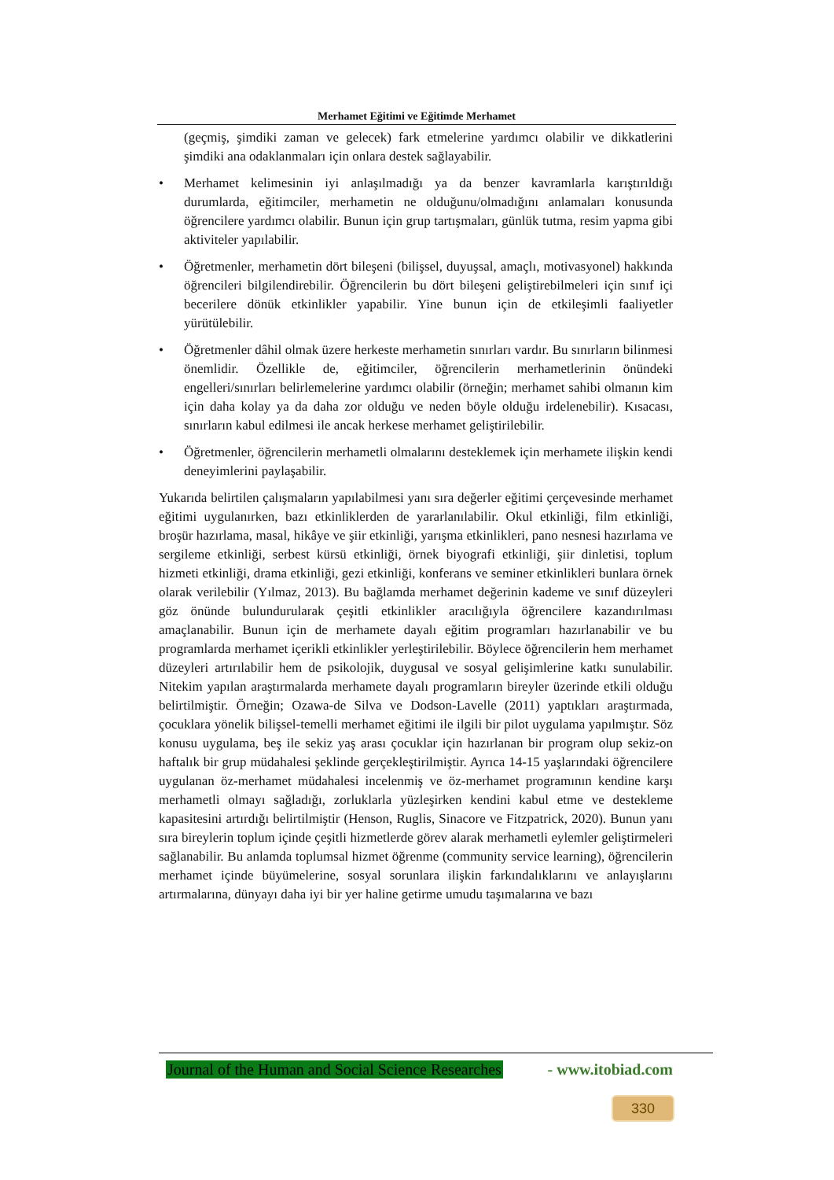Merhamet Eğitimi ve Eğitimde Merhamet
(geçmiş, şimdiki zaman ve gelecek) fark etmelerine yardımcı olabilir ve dikkatlerini şimdiki ana odaklanmaları için onlara destek sağlayabilir.
• Merhamet kelimesinin iyi anlaşılmadığı ya da benzer kavramlarla karıştırıldığı durumlarda, eğitimciler, merhametin ne olduğunu/olmadığını anlamaları konusunda öğrencilere yardımcı olabilir. Bunun için grup tartışmaları, günlük tutma, resim yapma gibi aktiviteler yapılabilir.
• Öğretmenler, merhametin dört bileşeni (bilişsel, duyuşsal, amaçlı, motivasyonel) hakkında öğrencileri bilgilendirebilir. Öğrencilerin bu dört bileşeni geliştirebilmeleri için sınıf içi becerilere dönük etkinlikler yapabilir. Yine bunun için de etkileşimli faaliyetler yürütülebilir.
• Öğretmenler dâhil olmak üzere herkeste merhametin sınırları vardır. Bu sınırların bilinmesi önemlidir. Özellikle de, eğitimciler, öğrencilerin merhametlerinin önündeki engelleri/sınırları belirlemelerine yardımcı olabilir (örneğin; merhamet sahibi olmanın kim için daha kolay ya da daha zor olduğu ve neden böyle olduğu irdelenebilir). Kısacası, sınırların kabul edilmesi ile ancak herkese merhamet geliştirilebilir.
• Öğretmenler, öğrencilerin merhametli olmalarını desteklemek için merhamete ilişkin kendi deneyimlerini paylaşabilir.
Yukarıda belirtilen çalışmaların yapılabilmesi yanı sıra değerler eğitimi çerçevesinde merhamet eğitimi uygulanırken, bazı etkinliklerden de yararlanılabilir. Okul etkinliği, film etkinliği, broşür hazırlama, masal, hikâye ve şiir etkinliği, yarışma etkinlikleri, pano nesnesi hazırlama ve sergileme etkinliği, serbest kürsü etkinliği, örnek biyografi etkinliği, şiir dinletisi, toplum hizmeti etkinliği, drama etkinliği, gezi etkinliği, konferans ve seminer etkinlikleri bunlara örnek olarak verilebilir (Yılmaz, 2013). Bu bağlamda merhamet değerinin kademe ve sınıf düzeyleri göz önünde bulundurularak çeşitli etkinlikler aracılığıyla öğrencilere kazandırılması amaçlanabilir. Bunun için de merhamete dayalı eğitim programları hazırlanabilir ve bu programlarda merhamet içerikli etkinlikler yerleştirilebilir. Böylece öğrencilerin hem merhamet düzeyleri artırılabilir hem de psikolojik, duygusal ve sosyal gelişimlerine katkı sunulabilir. Nitekim yapılan araştırmalarda merhamete dayalı programların bireyler üzerinde etkili olduğu belirtilmiştir. Örneğin; Ozawa-de Silva ve Dodson-Lavelle (2011) yaptıkları araştırmada, çocuklara yönelik bilişsel-temelli merhamet eğitimi ile ilgili bir pilot uygulama yapılmıştır. Söz konusu uygulama, beş ile sekiz yaş arası çocuklar için hazırlanan bir program olup sekiz-on haftalık bir grup müdahalesi şeklinde gerçekleştirilmiştir. Ayrıca 14-15 yaşlarındaki öğrencilere uygulanan öz-merhamet müdahalesi incelenmiş ve öz-merhamet programının kendine karşı merhametli olmayı sağladığı, zorluklarla yüzleşirken kendini kabul etme ve destekleme kapasitesini artırdığı belirtilmiştir (Henson, Ruglis, Sinacore ve Fitzpatrick, 2020). Bunun yanı sıra bireylerin toplum içinde çeşitli hizmetlerde görev alarak merhametli eylemler geliştirmeleri sağlanabilir. Bu anlamda toplumsal hizmet öğrenme (community service learning), öğrencilerin merhamet içinde büyümelerine, sosyal sorunlara ilişkin farkındalıklarını ve anlayışlarını artırmalarına, dünyayı daha iyi bir yer haline getirme umudu taşımalarına ve bazı
Journal of the Human and Social Science Researches - www.itobiad.com
330